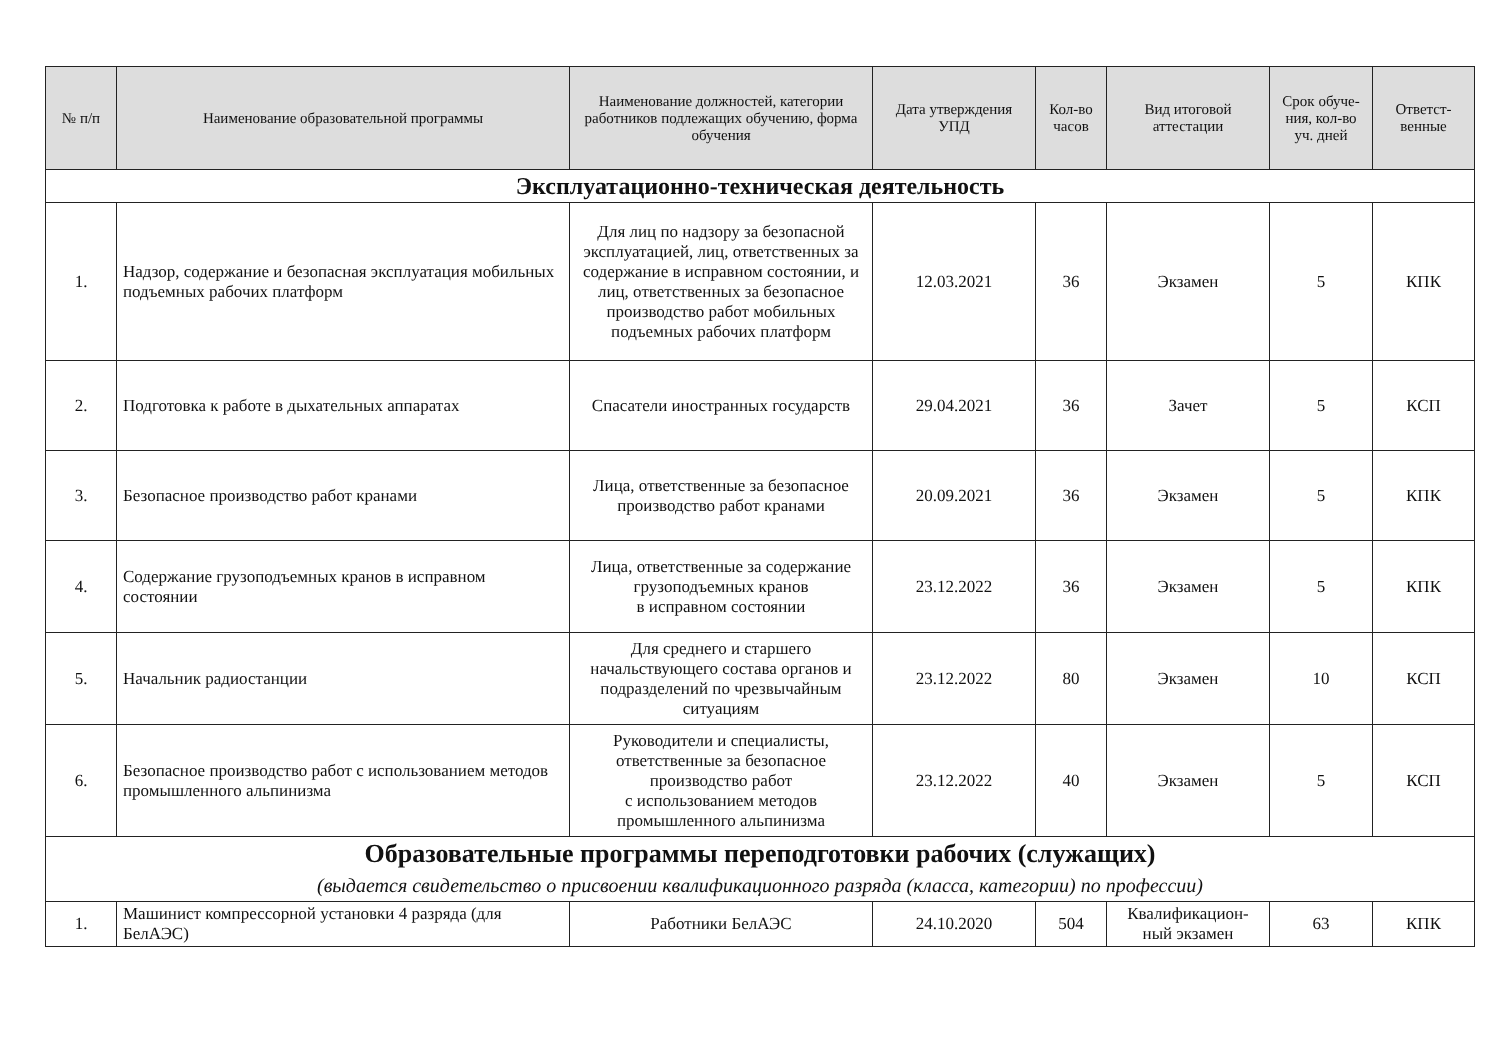| № п/п | Наименование образовательной программы | Наименование должностей, категории работников подлежащих обучению, форма обучения | Дата утверждения УПД | Кол-во часов | Вид итоговой аттестации | Срок обуче-ния, кол-во уч. дней | Ответст-венные |
| --- | --- | --- | --- | --- | --- | --- | --- |
| Эксплуатационно-техническая деятельность | | | | | | | |
| 1. | Надзор, содержание и безопасная эксплуатация мобильных подъемных рабочих платформ | Для лиц по надзору за безопасной эксплуатацией, лиц, ответственных за содержание в исправном состоянии, и лиц, ответственных за безопасное производство работ мобильных подъемных рабочих платформ | 12.03.2021 | 36 | Экзамен | 5 | КПК |
| 2. | Подготовка к работе в дыхательных аппаратах | Спасатели иностранных государств | 29.04.2021 | 36 | Зачет | 5 | КСП |
| 3. | Безопасное производство работ кранами | Лица, ответственные за безопасное производство работ кранами | 20.09.2021 | 36 | Экзамен | 5 | КПК |
| 4. | Содержание грузоподъемных кранов в исправном состоянии | Лица, ответственные за содержание грузоподъемных кранов в исправном состоянии | 23.12.2022 | 36 | Экзамен | 5 | КПК |
| 5. | Начальник радиостанции | Для среднего и старшего начальствующего состава органов и подразделений по чрезвычайным ситуациям | 23.12.2022 | 80 | Экзамен | 10 | КСП |
| 6. | Безопасное производство работ с использованием методов промышленного альпинизма | Руководители и специалисты, ответственные за безопасное производство работ с использованием методов промышленного альпинизма | 23.12.2022 | 40 | Экзамен | 5 | КСП |
| Образовательные программы переподготовки рабочих (служащих) (выдается свидетельство о присвоении квалификационного разряда (класса, категории) по профессии) | | | | | | | |
| 1. | Машинист компрессорной установки 4 разряда (для БелАЭС) | Работники БелАЭС | 24.10.2020 | 504 | Квалификацион-ный экзамен | 63 | КПК |